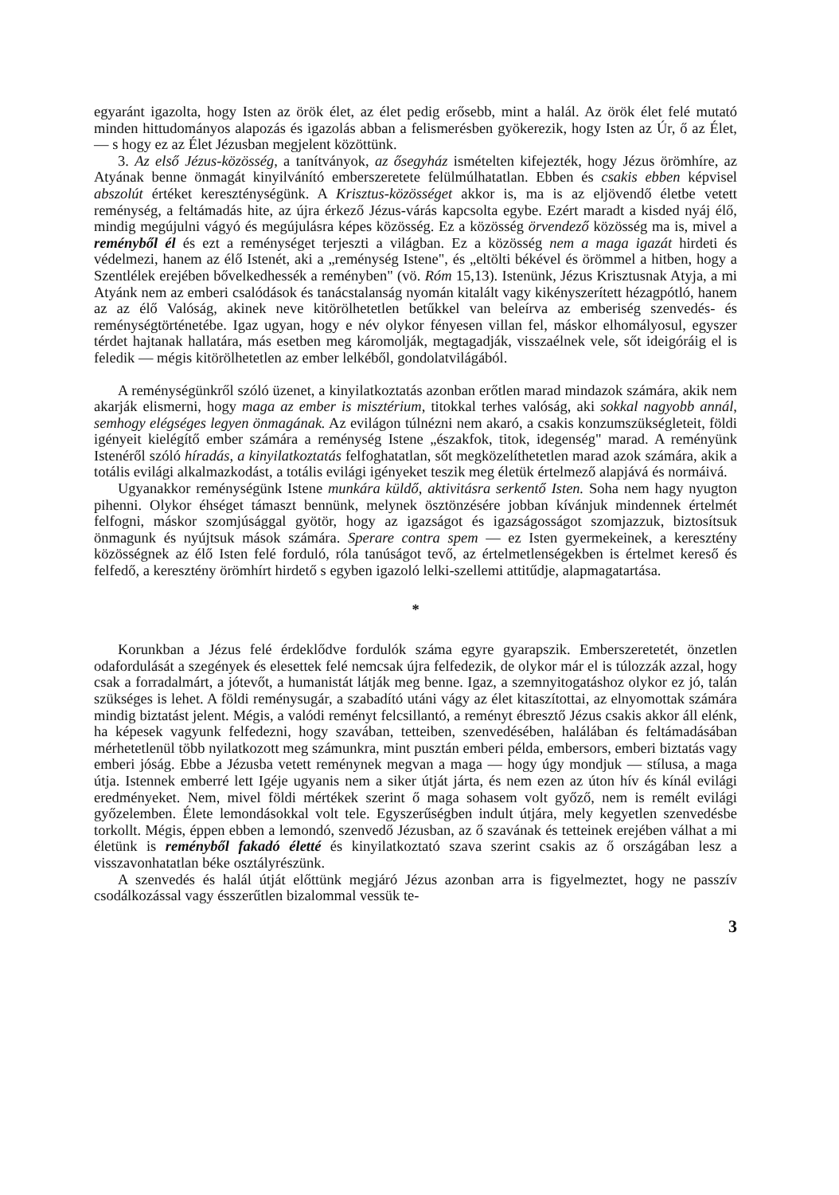egyaránt igazolta, hogy Isten az örök élet, az élet pedig erősebb, mint a halál. Az örök élet felé mutató minden hittudományos alapozás és igazolás abban a felismerésben gyökerezik, hogy Isten az Úr, ő az Élet, — s hogy ez az Élet Jézusban megjelent közöttünk.
3. Az első Jézus-közösség, a tanítványok, az ősegyház ismételten kifejezték, hogy Jézus örömhíre, az Atyának benne önmagát kinyilvánító emberszeretete felülmúlhatatlan. Ebben és csakis ebben képvisel abszolút értéket kereszténységünk. A Krisztus-közösséget akkor is, ma is az eljövendő életbe vetett reménység, a feltámadás hite, az újra érkező Jézus-várás kapcsolta egybe. Ezért maradt a kisded nyáj élő, mindig megújulni vágyó és megújulásra képes közösség. Ez a közösség örvendező közösség ma is, mivel a reményből él és ezt a reménységet terjeszti a világban. Ez a közösség nem a maga igazát hirdeti és védelmezi, hanem az élő Istenét, aki a „reménység Istene", és „eltölti békével és örömmel a hitben, hogy a Szentlélek erejében bővelkedhessék a reményben" (vö. Róm 15,13). Istenünk, Jézus Krisztusnak Atyja, a mi Atyánk nem az emberi csalódások és tanácstalanság nyomán kitalált vagy kikényszerített hézagpótló, hanem az az élő Valóság, akinek neve kitörölhetetlen betűkkel van beleírva az emberiség szenvedés- és reménységtörténetébe. Igaz ugyan, hogy e név olykor fényesen villan fel, máskor elhomályosul, egyszer térdet hajtanak hallatára, más esetben meg káromolják, megtagadják, visszaélnek vele, sőt ideigóráig el is feledik — mégis kitörölhetetlen az ember lelkéből, gondolatvilágából.
A reménységünkről szóló üzenet, a kinyilatkoztatás azonban erőtlen marad mindazok számára, akik nem akarják elismerni, hogy maga az ember is misztérium, titokkal terhes valóság, aki sokkal nagyobb annál, semhogy elégséges legyen önmagának. Az evilágon túlnézni nem akaró, a csakis konzumszükségleteit, földi igényeit kielégítő ember számára a reménység Istene „északfok, titok, idegenség" marad. A reményünk Istenéről szóló híradás, a kinyilatkoztatás felfoghatatlan, sőt megközelíthetetlen marad azok számára, akik a totális evilági alkalmazkodást, a totális evilági igényeket teszik meg életük értelmező alapjává és normáivá.
Ugyanakkor reménységünk Istene munkára küldő, aktivitásra serkentő Isten. Soha nem hagy nyugton pihenni. Olykor éhséget támaszt bennünk, melynek ösztönzésére jobban kívánjuk mindennek értelmét felfogni, máskor szomjúsággal gyötör, hogy az igazságot és igazságosságot szomjazzuk, biztosítsuk önmagunk és nyújtsuk mások számára. Sperare contra spem — ez Isten gyermekeinek, a keresztény közösségnek az élő Isten felé forduló, róla tanúságot tevő, az értelmetlenségekben is értelmet kereső és felfedő, a keresztény örömhírt hirdető s egyben igazoló lelki-szellemi attitűdje, alapmagatartása.
*
Korunkban a Jézus felé érdeklődve fordulók száma egyre gyarapszik. Emberszeretetét, önzetlen odafordulását a szegények és elesettek felé nemcsak újra felfedezik, de olykor már el is túlozzák azzal, hogy csak a forradalmárt, a jótevőt, a humanistát látják meg benne. Igaz, a szemnyitogatáshoz olykor ez jó, talán szükséges is lehet. A földi reménysugár, a szabadító utáni vágy az élet kitaszítottai, az elnyomottak számára mindig biztatást jelent. Mégis, a valódi reményt felcsillantó, a reményt ébresztő Jézus csakis akkor áll elénk, ha képesek vagyunk felfedezni, hogy szavában, tetteiben, szenvedésében, halálában és feltámadásában mérhetetlenül több nyilatkozott meg számunkra, mint pusztán emberi példa, embersors, emberi biztatás vagy emberi jóság. Ebbe a Jézusba vetett reménynek megvan a maga — hogy úgy mondjuk — stílusa, a maga útja. Istennek emberré lett Igéje ugyanis nem a siker útját járta, és nem ezen az úton hív és kínál evilági eredményeket. Nem, mivel földi mértékek szerint ő maga sohasem volt győző, nem is remélt evilági győzelemben. Élete lemondásokkal volt tele. Egyszerűségben indult útjára, mely kegyetlen szenvedésbe torkollt. Mégis, éppen ebben a lemondó, szenvedő Jézusban, az ő szavának és tetteinek erejében válhat a mi életünk is reményből fakadó életté és kinyilatkoztató szava szerint csakis az ő országában lesz a visszavonhatatlan béke osztályrészünk.
A szenvedés és halál útját előttünk megjáró Jézus azonban arra is figyelmeztet, hogy ne passzív csodálkozással vagy ésszerűtlen bizalommal vessük te-
3